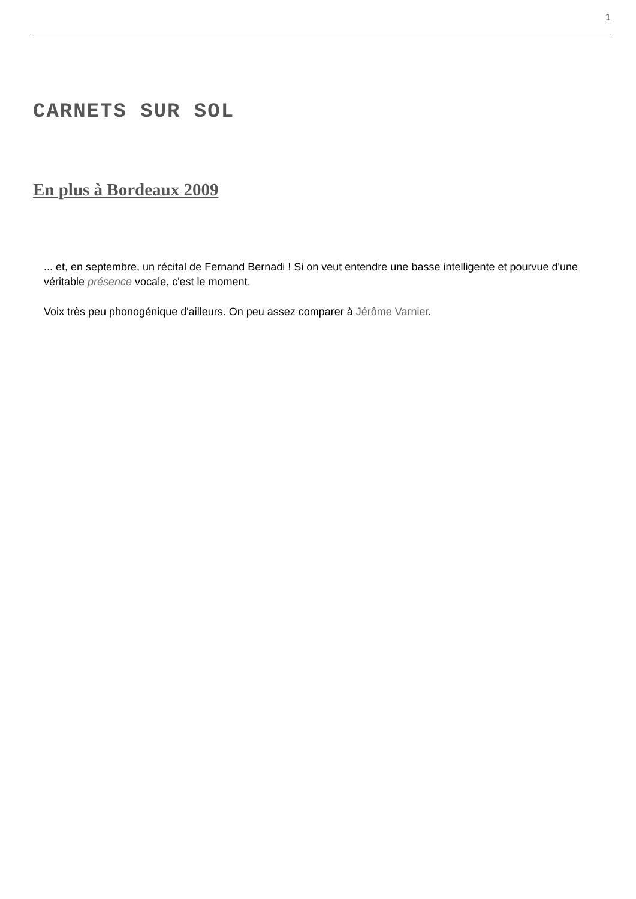1
CARNETS SUR SOL
En plus à Bordeaux 2009
... et, en septembre, un récital de Fernand Bernadi ! Si on veut entendre une basse intelligente et pourvue d'une véritable présence vocale, c'est le moment.
Voix très peu phonogénique d'ailleurs. On peu assez comparer à Jérôme Varnier.